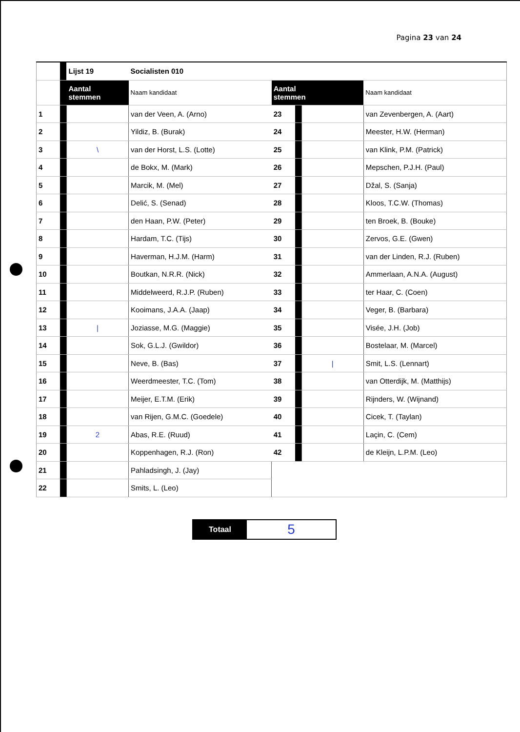Pagina 23 van 24
| | | Lijst 19 | Socialisten 010 | | | | |
| | | Aantal stemmen | Naam kandidaat | Aantal stemmen | | | Naam kandidaat |
| 1 | | | van der Veen, A. (Arno) | 23 | | | van Zevenbergen, A. (Aart) |
| 2 | | | Yildiz, B. (Burak) | 24 | | | Meester, H.W. (Herman) |
| 3 | | \ | van der Horst, L.S. (Lotte) | 25 | | | van Klink, P.M. (Patrick) |
| 4 | | | de Bokx, M. (Mark) | 26 | | | Mepschen, P.J.H. (Paul) |
| 5 | | | Marcik, M. (Mel) | 27 | | | Džal, S. (Sanja) |
| 6 | | | Delić, S. (Senad) | 28 | | | Kloos, T.C.W. (Thomas) |
| 7 | | | den Haan, P.W. (Peter) | 29 | | | ten Broek, B. (Bouke) |
| 8 | | | Hardam, T.C. (Tijs) | 30 | | | Zervos, G.E. (Gwen) |
| 9 | | | Haverman, H.J.M. (Harm) | 31 | | | van der Linden, R.J. (Ruben) |
| 10 | | | Boutkan, N.R.R. (Nick) | 32 | | | Ammerlaan, A.N.A. (August) |
| 11 | | | Middelweerd, R.J.P. (Ruben) | 33 | | | ter Haar, C. (Coen) |
| 12 | | | Kooimans, J.A.A. (Jaap) | 34 | | | Veger, B. (Barbara) |
| 13 | | / | Joziasse, M.G. (Maggie) | 35 | | | Visée, J.H. (Job) |
| 14 | | | Sok, G.L.J. (Gwildor) | 36 | | | Bostelaar, M. (Marcel) |
| 15 | | | Neve, B. (Bas) | 37 | | / | Smit, L.S. (Lennart) |
| 16 | | | Weerdmeester, T.C. (Tom) | 38 | | | van Otterdijk, M. (Matthijs) |
| 17 | | | Meijer, E.T.M. (Erik) | 39 | | | Rijnders, W. (Wijnand) |
| 18 | | | van Rijen, G.M.C. (Goedele) | 40 | | | Cicek, T. (Taylan) |
| 19 | | 2 | Abas, R.E. (Ruud) | 41 | | | Laçin, C. (Cem) |
| 20 | | | Koppenhagen, R.J. (Ron) | 42 | | | de Kleijn, L.P.M. (Leo) |
| 21 | | | Pahladsingh, J. (Jay) | | | | |
| 22 | | | Smits, L. (Leo) | | | | |
| Totaal | 5 |